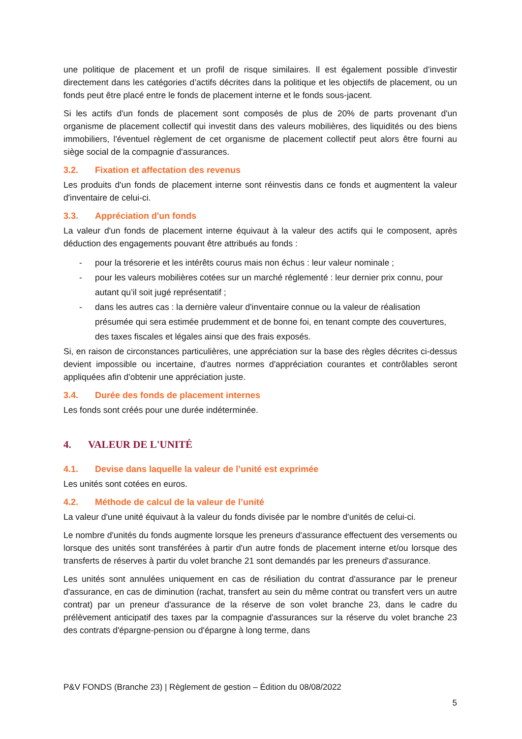une politique de placement et un profil de risque similaires. Il est également possible d’investir directement dans les catégories d’actifs décrites dans la politique et les objectifs de placement, ou un fonds peut être placé entre le fonds de placement interne et le fonds sous-jacent.
Si les actifs d'un fonds de placement sont composés de plus de 20% de parts provenant d'un organisme de placement collectif qui investit dans des valeurs mobilières, des liquidités ou des biens immobiliers, l'éventuel règlement de cet organisme de placement collectif peut alors être fourni au siège social de la compagnie d'assurances.
3.2. Fixation et affectation des revenus
Les produits d'un fonds de placement interne sont réinvestis dans ce fonds et augmentent la valeur d'inventaire de celui-ci.
3.3. Appréciation d'un fonds
La valeur d'un fonds de placement interne équivaut à la valeur des actifs qui le composent, après déduction des engagements pouvant être attribués au fonds :
- pour la trésorerie et les intérêts courus mais non échus : leur valeur nominale ;
- pour les valeurs mobilières cotées sur un marché réglementé : leur dernier prix connu, pour autant qu’il soit jugé représentatif ;
- dans les autres cas : la dernière valeur d'inventaire connue ou la valeur de réalisation présumée qui sera estimée prudemment et de bonne foi, en tenant compte des couvertures, des taxes fiscales et légales ainsi que des frais exposés.
Si, en raison de circonstances particulières, une appréciation sur la base des règles décrites ci-dessus devient impossible ou incertaine, d'autres normes d'appréciation courantes et contrôlables seront appliquées afin d'obtenir une appréciation juste.
3.4. Durée des fonds de placement internes
Les fonds sont créés pour une durée indéterminée.
4. VALEUR DE L'UNITÉ
4.1. Devise dans laquelle la valeur de l’unité est exprimée
Les unités sont cotées en euros.
4.2. Méthode de calcul de la valeur de l’unité
La valeur d'une unité équivaut à la valeur du fonds divisée par le nombre d'unités de celui-ci.
Le nombre d'unités du fonds augmente lorsque les preneurs d'assurance effectuent des versements ou lorsque des unités sont transférées à partir d'un autre fonds de placement interne et/ou lorsque des transferts de réserves à partir du volet branche 21 sont demandés par les preneurs d'assurance.
Les unités sont annulées uniquement en cas de résiliation du contrat d'assurance par le preneur d'assurance, en cas de diminution (rachat, transfert au sein du même contrat ou transfert vers un autre contrat) par un preneur d'assurance de la réserve de son volet branche 23, dans le cadre du prélèvement anticipatif des taxes par la compagnie d'assurances sur la réserve du volet branche 23 des contrats d'épargne-pension ou d'épargne à long terme, dans
P&V FONDS (Branche 23) | Règlement de gestion – Édition du 08/08/2022
5